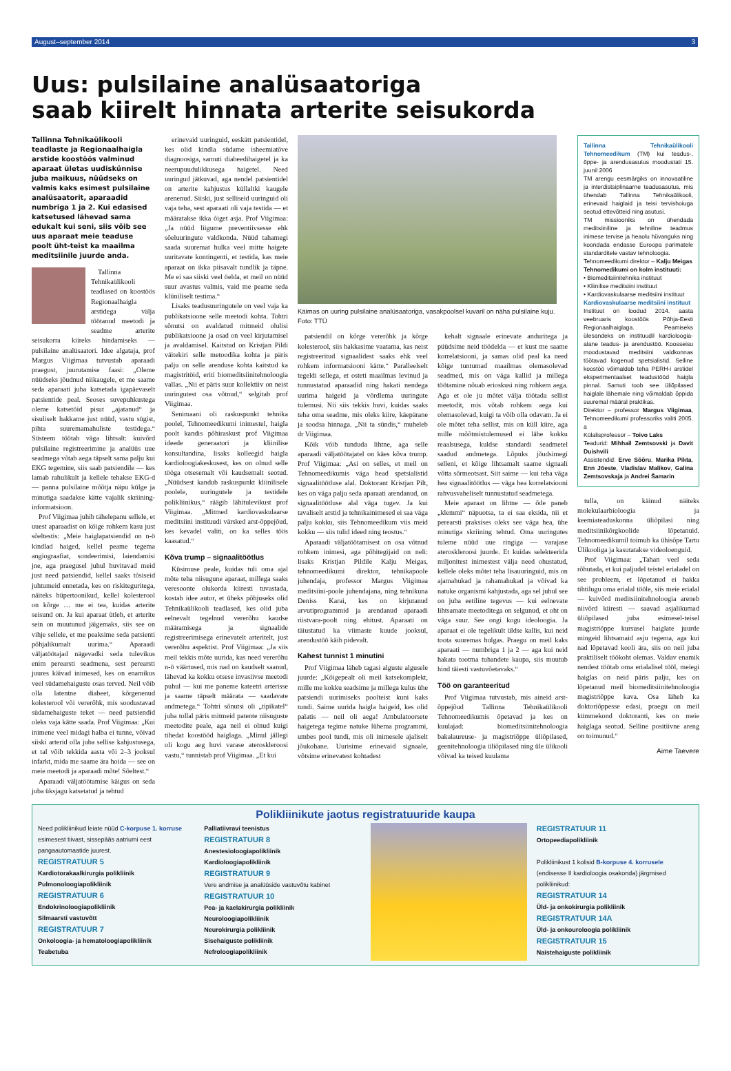August–september 2014 3
Uus: pulsilaine analüsaatoriga
saab kiirelt hinnata arterite seisukorda
Tallinna Tehnikaülikooli teadlaste ja Regionaalhaigla arstide koostöös valminud aparaat ületas uudiskünnise juba maikuus, nüüdseks on valmis kaks esimest pulsilaine analüsaatorit, aparaadid numbriga 1 ja 2. Kui edasised katsetused lähevad sama edukalt kui seni, siis võib see uus aparaat meie teaduse poolt üht-teist ka maailma meditsiinile juurde anda.
Tallinna Tehnikaülikooli teadlased on koostöös Regionaalhaigla arstidega välja töötanud meetodi ja seadme arterite seisukorra kiireks hindamiseks — pulsilaine analüsaatori. Idee algataja, prof Margus Viigimaa tutvustab aparaadi praegust, juurutamise faasi: „Oleme nüüdseks jõudnud niikaugele, et me saame seda aparaati juba katsetada igapäevaselt patsientide peal. Seoses suvepuhkustega oleme katsetöid pisut „ajatanud“ ja sisuliselt hakkame just nüüd, vastu sügist, pihta suuremamahuliste testidega.“ Süsteem töötab väga lihtsalt: kuivõrd pulsilaine registreerimine ja analüüs uue seadmega võtab aega täpselt sama palju kui EKG tegemine, siis saab patsiendile — kes lamab rahulikult ja kellele tehakse EKG-d — panna pulsilaine mõõtja näpu külge ja minutiga saadakse kätte vajalik skriining-informatsioon.
Prof Viigimaa juhib tähelepanu sellele, et uuest aparaadist on kõige rohkem kasu just sõeltestis: „Meie haiglapatsiendid on n-ö kindlad haiged, kellel peame tegema angiograafiat, sondeerimisi, laiendamisi jne, aga praegusel juhul huvitavad meid just need patsiendid, kellel saaks tõsiseid juhtumeid ennetada, kes on riskiteguritega, näiteks hüpertoonikud, kellel kolesterool on kõrge … me ei tea, kuidas arterite seisund on. Ja kui aparaat ütleb, et arterite sein on muutunud jäigemaks, siis see on vihje sellele, et me peaksime seda patsienti põhjalikumalt uurima.“ Aparaadi väljatöötajad nägevadki seda tulevikus enim perearsti seadmena, sest perearsti juures käivad inimesed, kes on enamikus veel südamehaiguste osas terved. Neil võib olla latentne diabeet, kõrgenenud kolesterool või vererõhk, mis soodustavad südamehaiguste teket — need patsiendid oleks vaja kätte saada. Prof Viigimaa: „Kui inimene veel midagi halba ei tunne, võivad siiski arterid olla juba sellise kahjustusega, et tal võib tekkida aasta või 2–3 jooksul infarkt, mida me saame ära hoida — see on meie meetodi ja aparaadi mõte! Sõeltest.“
Aparaadi väljatöötamise käigus on seda juba üksjagu katsetatud ja tehtud
erinevaid uuringuid, eeskätt patsientidel, kes olid kindla südame isheemiatõve diagnoosiga, samuti diabeedihaigetel ja ka neerupuudulikkusega haigetel. Need uuringud jätkuvad, aga nendel patsientidel on arterite kahjustus küllaltki kaugele arenenud. Siiski, just selliseid uuringuid oli vaja teha, sest aparaati oli vaja testida — et määratakse ikka õiget asja. Prof Viigimaa: „Ja nüüd liigume preventiivsesse ehk sõeluuringute valdkonda. Nüüd tahamegi saada suuremat hulka veel mitte haigete uuritavate kontingenti, et testida, kas meie aparaat on ikka piisavalt tundlik ja täpne. Me ei saa siiski veel öelda, et meil on nüüd suur avastus valmis, vaid me peame seda kliiniliselt testima.“
Lisaks teadusuuringutele on veel vaja ka publikatsioone selle meetodi kohta. Tohtri sõnutsi on avaldatud mitmeid olulisi publikatsioone ja osad on veel kirjutamisel ja avaldamisel. Kaitstud on Kristjan Pildi väitekiri selle metoodika kohta ja päris palju on selle arenduse kohta kaitstud ka magistritöid, eriti biomeditsiinitehnoloogia vallas. „Nii et päris suur kollektiiv on neist uuringutest osa võtnud,“ selgitab prof Viigimaa.
Senimaani oli raskuspunkt tehnika poolel, Tehnomeedikumi inimestel, haigla poolt kandis põhiraskust prof Viigimaa ideede generaatori ja kliinilise konsultandina, lisaks kolleegid haigla kardioloogiakeskusest, kes on olnud selle tööga otsesemalt või kaudsemalt seotud. „Nüüdsest kandub raskuspunkt kliinilisele poolele, uuringutele ja testidele polikliinikus,“ räägib lähitulevikust prof Viigimaa. „Mitmed kardiovaskulaarse meditsiini instituudi värsked arst-õppejõud, kes kevadel valiti, on ka selles töös kaasatud.“
Kõva trump – signaalitöötlus
Küsimuse peale, kuidas tuli oma ajal mõte teha niisugune aparaat, millega saaks veresoonte olukorda kiiresti tuvastada, kostab idee autor, et üheks põhjuseks olid Tehnikaülikooli teadlased, kes olid juba eelnevalt tegelnud vererõhu kaudse määramisega ja signaalide registreerimisega erinevatelt arteritelt, just vererõhu aspektist. Prof Viigimaa: „Ja siis meil tekkis mõte uurida, kas need vererõhu n-ö väärtused, mis nad on kaudselt saanud, lähevad ka kokku otsese invasiivse meetodi puhul — kui me paneme kateetri arterisse ja saame täpselt määrata — saadavate andmetega.“ Tohtri sõnutsi oli „tipikatel“ juba tollal päris mitmeid patente niisuguste meetodite peale, aga neil ei olnud kuigi tihedat koostööd haiglaga. „Minul jällegi oli kogu aeg huvi varase ateroskleroosi vastu,“ tunnistab prof Viigimaa. „Et kui
Käimas on uuring pulsilaine analüsaatoriga, vasakpoolsel kuvaril on näha pulsilaine kuju. Foto: TTÜ
patsiendil on kõrge vererõhk ja kõrge kolesterool, siis hakkasime vaatama, kas neist registreeritud signaalidest saaks ehk veel rohkem informatsiooni kätte.“ Paralleelselt tegeldi sellega, et osteti maailmas levinud ja tunnustatud aparaadid ning hakati nendega uurima haigeid ja võrdlema uuringute tulemusi. Nii siis tekkis huvi, kuidas saaks teha oma seadme, mis oleks kiire, käepärane ja soodsa hinnaga. „Nii ta sündis,“ muheleb dr Viigimaa.
Kõik võib tunduda lihtne, aga selle aparaadi väljatöötajatel on käes kõva trump. Prof Viigimaa: „Asi on selles, et meil on Tehnomeedikumis väga head spetsialistid signaalitöötluse alal. Doktorant Kristjan Pilt, kes on väga palju seda aparaati arendanud, on signaalitöötluse alal väga tugev. Ja kui tavaliselt arstid ja tehnikainimesed ei saa väga palju kokku, siis Tehnomeedikum viis meid kokku — siis tulid ideed ning teostus.“
Aparaadi väljatöötamisest on osa võtnud rohkem inimesi, aga põhitegijaid on neli: lisaks Kristjan Pildile Kalju Meigas, tehnomeedikumi direktor, tehnikapoole juhendaja, professor Margus Viigimaa meditsiini-poole juhendajana, ning tehnikuna Deniss Karai, kes on kirjutanud arvutiprogrammid ja arendanud aparaadi riistvara-poolt ning ehitust. Aparaati on täiustatud ka viimaste kuude jooksul, arendustöö käib pidevalt.
Kahest tunnist 1 minutini
Prof Viigimaa läheb tagasi alguste algusele juurde: „Kõigepealt oli meil katsekomplekt, mille me kokku seadsime ja millega kulus ühe patsiendi uurimiseks poolteist kuni kaks tundi. Saime uurida haigla haigeid, kes olid palatis — neil oli aega! Ambulatoorsete haigetega tegime natuke lühema programmi, umbes pool tundi, mis oli inimesele ajaliselt jõukohane. Uurisime erinevaid signaale, võtsime erinevatest kohtadest
kehalt signaale erinevate anduritega ja püüdsime neid töödelda — et kust me saame korrelatsiooni, ja samas olid peal ka need kõige tuntumad maailmas olemasolevad seadmed, mis on väga kallid ja millega töötamine nõuab erioskusi ning rohkem aega. Aga et ole ju mõtet välja töötada sellist meetodit, mis võtab rohkem aega kui olemasolevad, kuigi ta võib olla odavam. Ja ei ole mõtet teha sellist, mis on küll kiire, aga mille mõõtmistulemused ei lähe kokku reaalsusega, kuldse standardi seadmetel saadud andmetega. Lõpuks jõudsimegi selleni, et kõige lihtsamalt saame signaali võtta sõrmeotsast. Siit saime — kui teha väga hea signaalitöötlus — väga hea korrelatsiooni rahvusvaheliselt tunnustatud seadmetega.
Meie aparaat on lihtne — õde paneb „klemmi“ näpuotsa, ta ei saa eksida, nii et perearsti praksises oleks see väga hea, ühe minutiga skriining tehtud. Oma uuringutes tuleme nüüd uue ringiga — varajase ateroskleroosi juurde. Et kuidas selekteerida miljonitest inimestest välja need ohustatud, kellele oleks mõtet teha lisauuringuid, mis on ajamahukad ja rahamahukad ja võivad ka natuke organismi kahjustada, aga sel juhul see on juba eetiline tegevus — kui eelnevate lihtsamate meetoditega on selgunud, et oht on väga suur. See ongi kogu ideoloogia. Ja aparaat ei ole tegelikult üldse kallis, kui neid toota suuremas hulgas. Praegu on meil kaks aparaati — numbriga 1 ja 2 — aga kui neid hakata tootma tuhandete kaupa, siis muutub hind täiesti vastuvõetavaks.“
Töö on garanteeritud
Prof Viigimaa tutvustab, mis aineid arst-õppejõud Tallinna Tehnikaülikooli Tehnomeedikumis õpetavad ja kes on kuulajad: biomeditsiinitehnoloogia bakalaureuse- ja magistriõppe üliõpilased, geenitehnoloogia üliõpilased ning üle ülikooli võivad ka teised kuulama
Tallinna Tehnikaülikooli Tehnomeedikum (TM) kui teadus-, õppe- ja arendusasutus moodustati 15. juunil 2006
TM arengu eesmärgiks on innovaatiline ja interdistsiplinaarne teadusasutus, mis ühendab Tallinna Tehnikaülikooli, erinevaid haiglaid ja teisi tervishoiuga seotud ettevõtteid ning asutusi.
TM missiooniks on ühendada meditsiiniline ja tehniline teadmus inimese tervise ja heaolu hüvanguks ning koondada endasse Euroopa parimatele standarditele vastav tehnoloogia.
Tehnomeedikumi direktor – Kalju Meigas
Tehnomedikumi on kolm instituuti:
• Biomeditsiinitehnika instituut
• Kliinilise meditsiini instituut
• Kardiovaskulaarse meditsiini instituut
Kardiovaskulaarse meditsiini instituut
Instituut on loodud 2014. aasta veebruaris koostöös Põhja-Eesti Regionaalhaiglaga. Peamiseks ülesandeks on instituudil kardioloogia-alane teadus- ja arendustöö. Koosseisu moodustavad meditsiini valdkonnas töötavad kogenud spetsialistid. Selline koostöö võimaldab teha PERH-i arstidel eksperimentaalset teadustööd haigla pinnal. Samuti toob see üliõpilased haiglale lähemale ning võimaldab õppida suuremal määral praktikas.
Direktor – professor Margus Viigimaa, Tehnomeedikumi professoriks valiti 2005. a
Külalisprofessor – Toivo Laks
Teadurid: Mihhail Zemtsovski ja Davit Duishvili
Assistendid: Erve Sõõru, Marika Pikta, Enn Jõeste, Vladislav Malikov, Galina Zemtsovskaja ja Andrei Šamarin
tulla, on käinud näiteks molekulaarbioloogia ja keemiateaduskonna üliõpilasi ning meditsiinikõrgkoolide lõpetanuid. Tehnomeedikumil toimub ka ühisõpe Tartu Ülikooliga ja kasutatakse videoloenguid.
Prof Viigimaa: „Tahan veel seda rõhutada, et kui paljudel teistel erialadel on see probleem, et lõpetanud ei hakka tihtilugu oma erialal tööle, siis meie erialal — kuivõrd meditsiinitehnoloogia areneb niivõrd kiiresti — saavad asjalikumad üliõpilased juba esimesel-teisel magistriõppe kursusel haiglate juurde mingeid lihtsamaid asju tegema, aga kui nad lõpetavad kooli ära, siis on neil juba praktiliselt töökoht olemas. Valdav enamik nendest töötab oma erialalisel tööl, meiegi haiglas on neid päris palju, kes on lõpetanud meil biomeditsiinitehnoloogia magistriõppe kava. Osa läheb ka doktoriõppesse edasi, praegu on meil kümmekond doktoranti, kes on meie haiglaga seotud. Selline positiivne areng on toimunud.“
Aime Taevere
Polikliinikute jaotus registratuuride kaupa
Need polikliinikud leiate nüüd C-korpuse 1. korruse esimesest tiivast, sissepääs aatriumi eest pangaautomaatide juurest.
REGISTRATUUR 5
Kardiotorakaalkirurgia polikliinik
Pulmonoloogiapolikliinik
REGISTRATUUR 6
Endokrinoloogiapolikliinik
Silmaarsti vastuvõtt
REGISTRATUUR 7
Onkoloogia- ja hematoloogiapolikliinik
Teabetuba
Palliatiivravi teenistus
REGISTRATUUR 8
Anestesioloogiapolikliinik
Kardioloogiapolikliinik
REGISTRATUUR 9
Vere andmise ja analüüside vastuvõtu kabinet
REGISTRATUUR 10
Pea- ja kaelakirurgia polikliinik
Neuroloogiapolikliinik
Neurokirurgia polikliinik
Sisehaiguste polikliinik
Nefroloogiapolikliinik
REGISTRATUUR 11
Ortopeediapolikliinik
Polikliinikust 1 kolisid B-korpuse 4. korrusele (endisesse II kardioloogia osakonda) järgmised polikliinikud:
REGISTRATUUR 14
Üld- ja onkokirurgia polikliinik
REGISTRATUUR 14A
Üld- ja onkouroloogia polikliinik
REGISTRATUUR 15
Naistehaiguste polikliinik